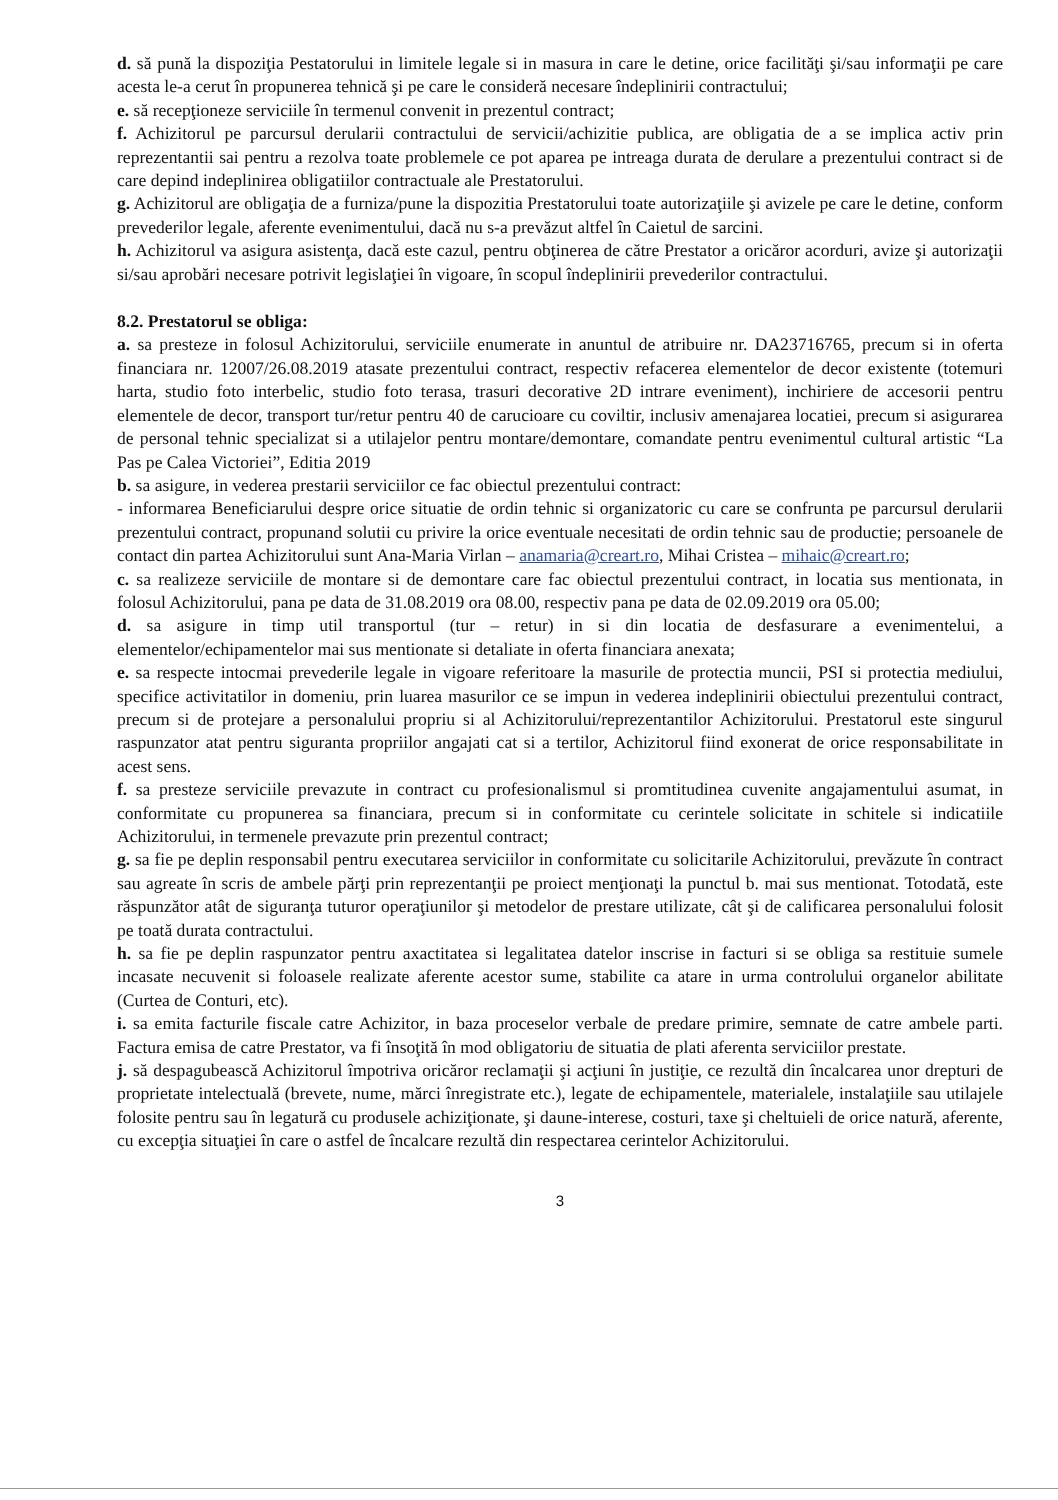d. să pună la dispoziţia Pestatorului in limitele legale si in masura in care le detine, orice facilităţi şi/sau informaţii pe care acesta le-a cerut în propunerea tehnică şi pe care le consideră necesare îndeplinirii contractului;
e. să recepţioneze serviciile în termenul convenit in prezentul contract;
f. Achizitorul pe parcursul derularii contractului de servicii/achizitie publica, are obligatia de a se implica activ prin reprezentantii sai pentru a rezolva toate problemele ce pot aparea pe intreaga durata de derulare a prezentului contract si de care depind indeplinirea obligatiilor contractuale ale Prestatorului.
g. Achizitorul are obligaţia de a furniza/pune la dispozitia Prestatorului toate autorizaţiile şi avizele pe care le detine, conform prevederilor legale, aferente evenimentului, dacă nu s-a prevăzut altfel în Caietul de sarcini.
h. Achizitorul va asigura asistenţa, dacă este cazul, pentru obţinerea de către Prestator a oricăror acorduri, avize şi autorizaţii si/sau aprobări necesare potrivit legislaţiei în vigoare, în scopul îndeplinirii prevederilor contractului.
8.2. Prestatorul se obliga:
a. sa presteze in folosul Achizitorului, serviciile enumerate in anuntul de atribuire nr. DA23716765, precum si in oferta financiara nr. 12007/26.08.2019 atasate prezentului contract, respectiv refacerea elementelor de decor existente (totemuri harta, studio foto interbelic, studio foto terasa, trasuri decorative 2D intrare eveniment), inchiriere de accesorii pentru elementele de decor, transport tur/retur pentru 40 de carucioare cu coviltir, inclusiv amenajarea locatiei, precum si asigurarea de personal tehnic specializat si a utilajelor pentru montare/demontare, comandate pentru evenimentul cultural artistic “La Pas pe Calea Victoriei”, Editia 2019
b. sa asigure, in vederea prestarii serviciilor ce fac obiectul prezentului contract:
- informarea Beneficiarului despre orice situatie de ordin tehnic si organizatoric cu care se confrunta pe parcursul derularii prezentului contract, propunand solutii cu privire la orice eventuale necesitati de ordin tehnic sau de productie; persoanele de contact din partea Achizitorului sunt Ana-Maria Virlan – anamaria@creart.ro, Mihai Cristea – mihaic@creart.ro;
c. sa realizeze serviciile de montare si de demontare care fac obiectul prezentului contract, in locatia sus mentionata, in folosul Achizitorului, pana pe data de 31.08.2019 ora 08.00, respectiv pana pe data de 02.09.2019 ora 05.00;
d. sa asigure in timp util transportul (tur – retur) in si din locatia de desfasurare a evenimentelui, a elementelor/echipamentelor mai sus mentionate si detaliate in oferta financiara anexata;
e. sa respecte intocmai prevederile legale in vigoare referitoare la masurile de protectia muncii, PSI si protectia mediului, specifice activitatilor in domeniu, prin luarea masurilor ce se impun in vederea indeplinirii obiectului prezentului contract, precum si de protejare a personalului propriu si al Achizitorului/reprezentantilor Achizitorului. Prestatorul este singurul raspunzator atat pentru siguranta propriilor angajati cat si a tertilor, Achizitorul fiind exonerat de orice responsabilitate in acest sens.
f. sa presteze serviciile prevazute in contract cu profesionalismul si promtitudinea cuvenite angajamentului asumat, in conformitate cu propunerea sa financiara, precum si in conformitate cu cerintele solicitate in schitele si indicatiile Achizitorului, in termenele prevazute prin prezentul contract;
g. sa fie pe deplin responsabil pentru executarea serviciilor in conformitate cu solicitarile Achizitorului, prevăzute în contract sau agreate în scris de ambele părţi prin reprezentanţii pe proiect menţionaţi la punctul b. mai sus mentionat. Totodată, este răspunzător atât de siguranţa tuturor operaţiunilor şi metodelor de prestare utilizate, cât şi de calificarea personalului folosit pe toată durata contractului.
h. sa fie pe deplin raspunzator pentru axactitatea si legalitatea datelor inscrise in facturi si se obliga sa restituie sumele incasate necuvenit si foloasele realizate aferente acestor sume, stabilite ca atare in urma controlului organelor abilitate (Curtea de Conturi, etc).
i. sa emita facturile fiscale catre Achizitor, in baza proceselor verbale de predare primire, semnate de catre ambele parti. Factura emisa de catre Prestator, va fi însoţită în mod obligatoriu de situatia de plati aferenta serviciilor prestate.
j. să despagubească Achizitorul împotriva oricăror reclamaţii şi acţiuni în justiţie, ce rezultă din încalcarea unor drepturi de proprietate intelectuală (brevete, nume, mărci înregistrate etc.), legate de echipamentele, materialele, instalaţiile sau utilajele folosite pentru sau în legatură cu produsele achiziţionate, şi daune-interese, costuri, taxe şi cheltuieli de orice natură, aferente, cu excepţia situaţiei în care o astfel de încalcare rezultă din respectarea cerintelor Achizitorului.
3